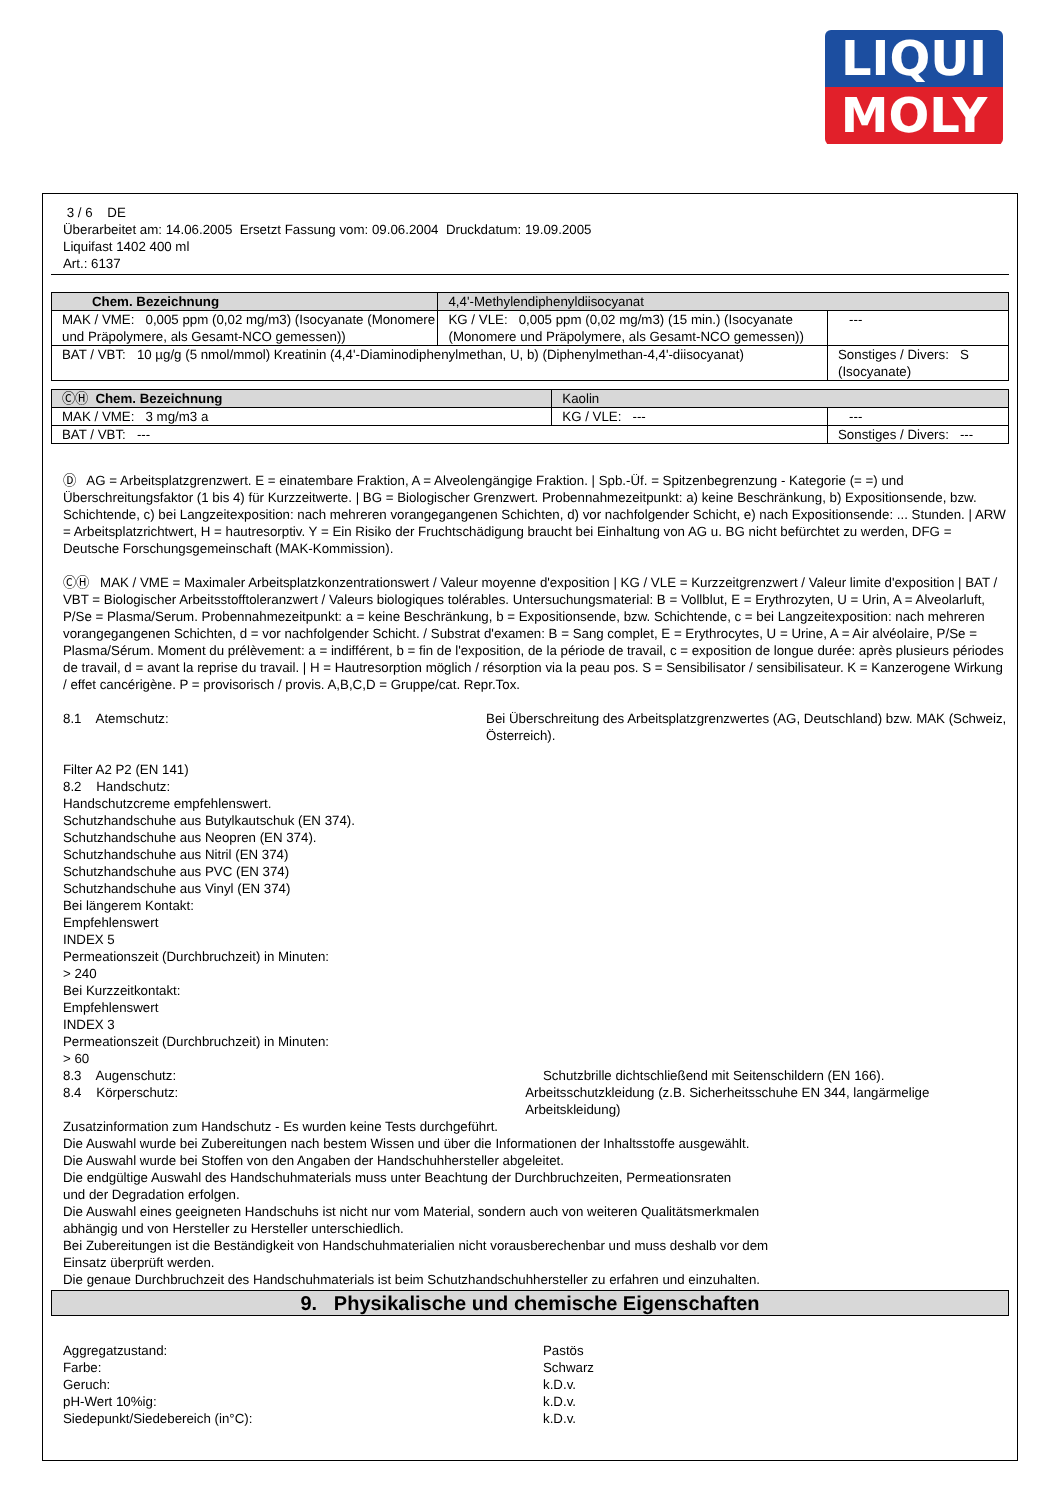LIQUI
MOLY
3 / 6 DE
Überarbeitet am: 14.06.2005 Ersetzt Fassung vom: 09.06.2004 Druckdatum: 19.09.2005
Liquifast 1402 400 ml
Art.: 6137
| Chem. Bezeichnung | 4,4'-Methylendiphenyldiisocyanat | | |
| MAK / VME: 0,005 ppm (0,02 mg/m3) (Isocyanate (Monomere und Präpolymere, als Gesamt-NCO gemessen)) | | KG / VLE: 0,005 ppm (0,02 mg/m3) (15 min.) (Isocyanate (Monomere und Präpolymere, als Gesamt-NCO gemessen)) | --- |
| BAT / VBT: 10 µg/g (5 nmol/mmol) Kreatinin (4,4'-Diaminodiphenylmethan, U, b) (Diphenylmethan-4,4'-diisocyanat) | | | Sonstiges / Divers: S (Isocyanate) |
| ⒸⒽ Chem. Bezeichnung | Kaolin | | |
| MAK / VME: 3 mg/m3 a | | KG / VLE: --- | --- |
| BAT / VBT: --- | | | Sonstiges / Divers: --- |
Ⓓ AG = Arbeitsplatzgrenzwert. E = einatembare Fraktion, A = Alveolengängige Fraktion. | Spb.-Üf. = Spitzenbegrenzung - Kategorie (= =) und Überschreitungsfaktor (1 bis 4) für Kurzzeitwerte. | BG = Biologischer Grenzwert. Probennahmezeitpunkt: a) keine Beschränkung, b) Expositionsende, bzw. Schichtende, c) bei Langzeitexposition: nach mehreren vorangegangenen Schichten, d) vor nachfolgender Schicht, e) nach Expositionsende: ... Stunden. | ARW = Arbeitsplatzrichtwert, H = hautresorptiv. Y = Ein Risiko der Fruchtschädigung braucht bei Einhaltung von AG u. BG nicht befürchtet zu werden, DFG = Deutsche Forschungsgemeinschaft (MAK-Kommission).
ⒸⒽ MAK / VME = Maximaler Arbeitsplatzkonzentrationswert / Valeur moyenne d'exposition | KG / VLE = Kurzzeitgrenzwert / Valeur limite d'exposition | BAT / VBT = Biologischer Arbeitsstofftoleranzwert / Valeurs biologiques tolérables. Untersuchungsmaterial: B = Vollblut, E = Erythrozyten, U = Urin, A = Alveolarluft, P/Se = Plasma/Serum. Probennahmezeitpunkt: a = keine Beschränkung, b = Expositionsende, bzw. Schichtende, c = bei Langzeitexposition: nach mehreren vorangegangenen Schichten, d = vor nachfolgender Schicht. / Substrat d'examen: B = Sang complet, E = Erythrocytes, U = Urine, A = Air alvéolaire, P/Se = Plasma/Sérum. Moment du prélèvement: a = indifférent, b = fin de l'exposition, de la période de travail, c = exposition de longue durée: après plusieurs périodes de travail, d = avant la reprise du travail. | H = Hautresorption möglich / résorption via la peau pos. S = Sensibilisator / sensibilisateur. K = Kanzerogene Wirkung / effet cancérigène. P = provisorisch / provis. A,B,C,D = Gruppe/cat. Repr.Tox.
8.1 Atemschutz: Bei Überschreitung des Arbeitsplatzgrenzwertes (AG, Deutschland) bzw. MAK (Schweiz, Österreich).
Filter A2 P2 (EN 141)
8.2 Handschutz:
Handschutzcreme empfehlenswert.
Schutzhandschuhe aus Butylkautschuk (EN 374).
Schutzhandschuhe aus Neopren (EN 374).
Schutzhandschuhe aus Nitril (EN 374)
Schutzhandschuhe aus PVC (EN 374)
Schutzhandschuhe aus Vinyl (EN 374)
Bei längerem Kontakt:
Empfehlenswert
INDEX 5
Permeationszeit (Durchbruchzeit) in Minuten:
> 240
Bei Kurzzeitkontakt:
Empfehlenswert
INDEX 3
Permeationszeit (Durchbruchzeit) in Minuten:
> 60
8.3 Augenschutz: Schutzbrille dichtschließend mit Seitenschildern (EN 166).
8.4 Körperschutz: Arbeitsschutzkleidung (z.B. Sicherheitsschuhe EN 344, langärmelige Arbeitskleidung)
Zusatzinformation zum Handschutz - Es wurden keine Tests durchgeführt.
Die Auswahl wurde bei Zubereitungen nach bestem Wissen und über die Informationen der Inhaltsstoffe ausgewählt.
Die Auswahl wurde bei Stoffen von den Angaben der Handschuhhersteller abgeleitet.
Die endgültige Auswahl des Handschuhmaterials muss unter Beachtung der Durchbruchzeiten, Permeationsraten
und der Degradation erfolgen.
Die Auswahl eines geeigneten Handschuhs ist nicht nur vom Material, sondern auch von weiteren Qualitätsmerkmalen
abhängig und von Hersteller zu Hersteller unterschiedlich.
Bei Zubereitungen ist die Beständigkeit von Handschuhmaterialien nicht vorausberechenbar und muss deshalb vor dem
Einsatz überprüft werden.
Die genaue Durchbruchzeit des Handschuhmaterials ist beim Schutzhandschuhhersteller zu erfahren und einzuhalten.
9. Physikalische und chemische Eigenschaften
Aggregatzustand: Pastös
Farbe: Schwarz
Geruch: k.D.v.
pH-Wert 10%ig: k.D.v.
Siedepunkt/Siedebereich (in°C): k.D.v.